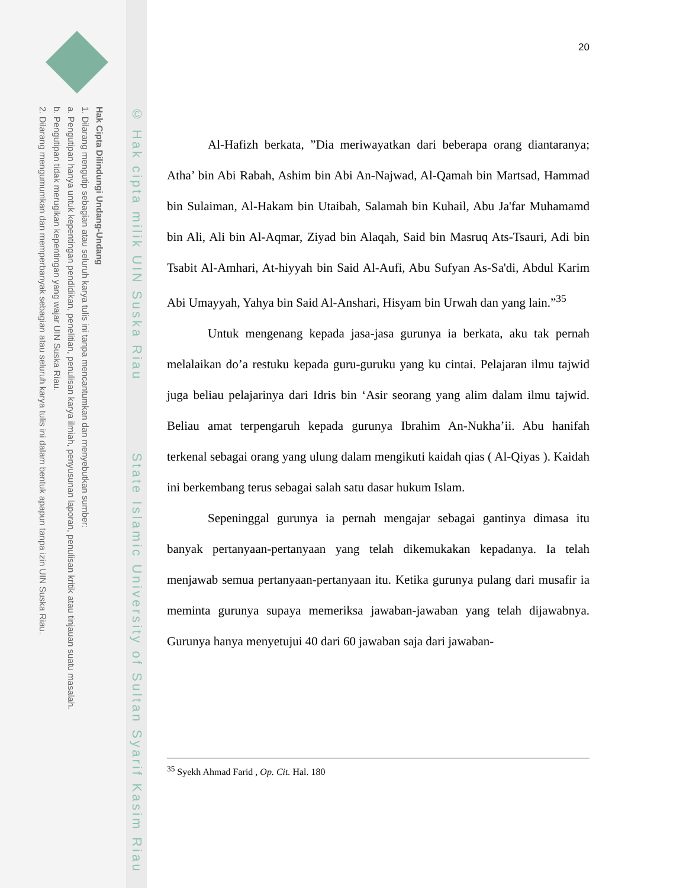Hak Cipta Dilindungi Undang-Undang
1. Dilarang mengutip sebagian atau seluruh karya tulis ini tanpa mencantumkan dan menyebutkan sumber:
a. Pengutipan hanya untuk kepentingan pendidikan, penelitian, penulisan karya ilmiah, penyusunan laporan, penulisan kritik atau tinjauan suatu masalah.
b. Pengutipan tidak merugikan kepentingan yang wajar UIN Suska Riau.
2. Dilarang mengumumkan dan memperbanyak sebagian atau seluruh karya tulis ini dalam bentuk apapun tanpa izin UIN Suska Riau.
© Hak cipta milik UIN Suska Riau State Islamic University of Sultan Syarif Kasim Riau
20
Al-Hafizh berkata, ”Dia meriwayatkan dari beberapa orang diantaranya; Atha’ bin Abi Rabah, Ashim bin Abi An-Najwad, Al-Qamah bin Martsad, Hammad bin Sulaiman, Al-Hakam bin Utaibah, Salamah bin Kuhail, Abu Ja'far Muhamamd bin Ali, Ali bin Al-Aqmar, Ziyad bin Alaqah, Said bin Masruq Ats-Tsauri, Adi bin Tsabit Al-Amhari, At-hiyyah bin Said Al-Aufi, Abu Sufyan As-Sa'di, Abdul Karim Abi Umayyah, Yahya bin Said Al-Anshari, Hisyam bin Urwah dan yang lain.”<sup>35</sup>
Untuk mengenang kepada jasa-jasa gurunya ia berkata, aku tak pernah melalaikan do’a restuku kepada guru-guruku yang ku cintai. Pelajaran ilmu tajwid juga beliau pelajarinya dari Idris bin ‘Asir seorang yang alim dalam ilmu tajwid. Beliau amat terpengaruh kepada gurunya Ibrahim An-Nukha’ii. Abu hanifah terkenal sebagai orang yang ulung dalam mengikuti kaidah qias ( Al-Qiyas ). Kaidah ini berkembang terus sebagai salah satu dasar hukum Islam.
Sepeninggal gurunya ia pernah mengajar sebagai gantinya dimasa itu banyak pertanyaan-pertanyaan yang telah dikemukakan kepadanya. Ia telah menjawab semua pertanyaan-pertanyaan itu. Ketika gurunya pulang dari musafir ia meminta gurunya supaya memeriksa jawaban-jawaban yang telah dijawabnya. Gurunya hanya menyetujui 40 dari 60 jawaban saja dari jawaban-
<sup>35</sup> Syekh Ahmad Farid , Op. Cit. Hal. 180